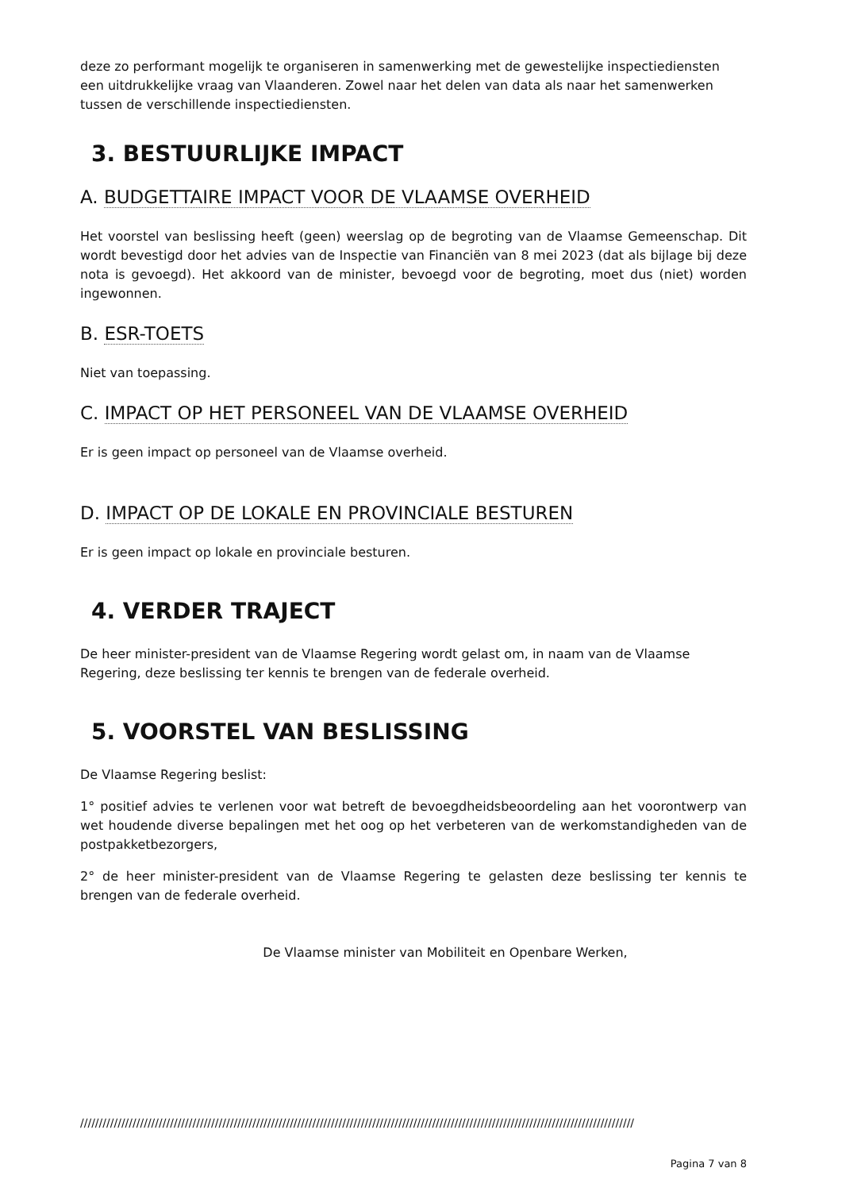deze zo performant mogelijk te organiseren in samenwerking met de gewestelijke inspectiediensten een uitdrukkelijke vraag van Vlaanderen. Zowel naar het delen van data als naar het samenwerken tussen de verschillende inspectiediensten.
3. BESTUURLIJKE IMPACT
A. BUDGETTAIRE IMPACT VOOR DE VLAAMSE OVERHEID
Het voorstel van beslissing heeft (geen) weerslag op de begroting van de Vlaamse Gemeenschap. Dit wordt bevestigd door het advies van de Inspectie van Financiën van 8 mei 2023 (dat als bijlage bij deze nota is gevoegd). Het akkoord van de minister, bevoegd voor de begroting, moet dus (niet) worden ingewonnen.
B. ESR-TOETS
Niet van toepassing.
C. IMPACT OP HET PERSONEEL VAN DE VLAAMSE OVERHEID
Er is geen impact op personeel van de Vlaamse overheid.
D. IMPACT OP DE LOKALE EN PROVINCIALE BESTUREN
Er is geen impact op lokale en provinciale besturen.
4. VERDER TRAJECT
De heer minister-president van de Vlaamse Regering wordt gelast om, in naam van de Vlaamse Regering, deze beslissing ter kennis te brengen van de federale overheid.
5. VOORSTEL VAN BESLISSING
De Vlaamse Regering beslist:
1° positief advies te verlenen voor wat betreft de bevoegdheidsbeoordeling aan het voorontwerp van wet houdende diverse bepalingen met het oog op het verbeteren van de werkomstandigheden van de postpakketbezorgers,
2° de heer minister-president van de Vlaamse Regering te gelasten deze beslissing ter kennis te brengen van de federale overheid.
De Vlaamse minister van Mobiliteit en Openbare Werken,
////////////////////////////////////////////////////////////////////////////////////////////////////////////////////////////////////////////////////
Pagina 7 van 8